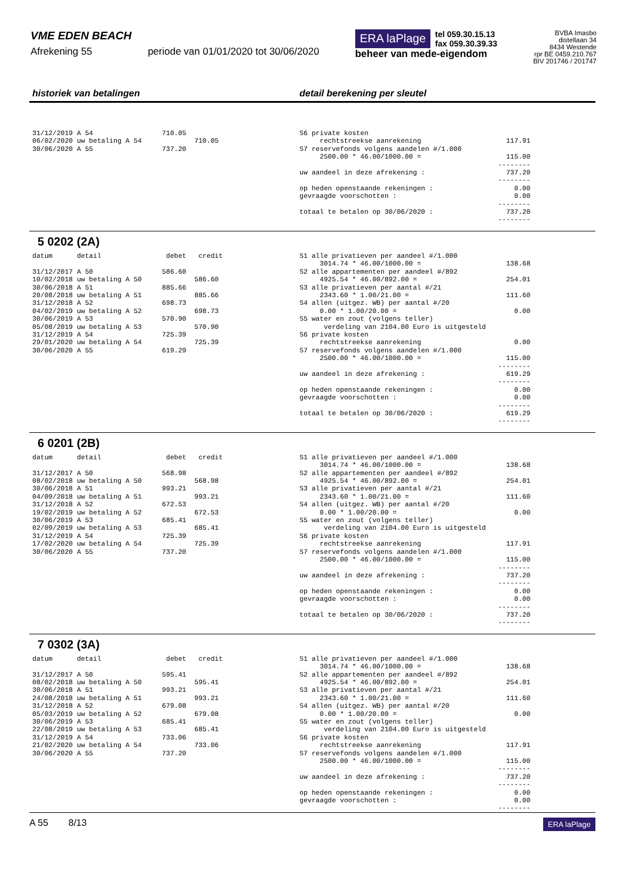VME EDEN BEACH
Afrekening 55 periode van 01/01/2020 tot 30/06/2020
ERA laPlage tel 059.30.15.13
fax 059.30.39.33
beheer van mede-eigendom
BVBA Imasbo
distellaan 34
8434 Westende
rpr BE 0459.210.767
BIV 201746 / 201747
historiek van betalingen detail berekening per sleutel
31/12/2019 A 54                 710.05
06/02/2020 uw betaling A 54             710.05
30/06/2020 A 55                 737.20
S6 private kosten
     rechtstreekse aanrekening                     117.91
S7 reservefonds volgens aandelen #/1.000
     2500.00 * 46.00/1000.00 =                     115.00
                                                 --------
uw aandeel in deze afrekening :                    737.20
                                                 --------
op heden openstaande rekeningen :                    0.00
gevraagde voorschotten :                             0.00
                                                 --------
totaal te betalen op 30/06/2020 :                  737.20
                                                 --------
5 0202 (2A)
datum      detail                debet   credit

31/12/2017 A 50                 586.60
10/02/2018 uw betaling A 50             586.60
30/06/2018 A 51                 885.66
20/08/2018 uw betaling A 51             885.66
31/12/2018 A 52                 698.73
04/02/2019 uw betaling A 52             698.73
30/06/2019 A 53                 570.90
05/08/2019 uw betaling A 53             570.90
31/12/2019 A 54                 725.39
29/01/2020 uw betaling A 54             725.39
30/06/2020 A 55                 619.29
S1 alle privatieven per aandeel #/1.000
     3014.74 * 46.00/1000.00 =                     138.68
S2 alle appartementen per aandeel #/892
     4925.54 * 46.00/892.00 =                      254.01
S3 alle privatieven per aantal #/21
     2343.60 * 1.00/21.00 =                        111.60
S4 allen (uitgez. WB) per aantal #/20
     0.00 * 1.00/20.00 =                             0.00
S5 water en zout (volgens teller)
      verdeling van 2104.00 Euro is uitgesteld
S6 private kosten
     rechtstreekse aanrekening                       0.00
S7 reservefonds volgens aandelen #/1.000
     2500.00 * 46.00/1000.00 =                     115.00
                                                 --------
uw aandeel in deze afrekening :                    619.29
                                                 --------
op heden openstaande rekeningen :                    0.00
gevraagde voorschotten :                             0.00
                                                 --------
totaal te betalen op 30/06/2020 :                  619.29
                                                 --------
6 0201 (2B)
datum      detail                debet   credit

31/12/2017 A 50                 568.98
08/02/2018 uw betaling A 50             568.98
30/06/2018 A 51                 993.21
04/09/2018 uw betaling A 51             993.21
31/12/2018 A 52                 672.53
19/02/2019 uw betaling A 52             672.53
30/06/2019 A 53                 685.41
02/09/2019 uw betaling A 53             685.41
31/12/2019 A 54                 725.39
17/02/2020 uw betaling A 54             725.39
30/06/2020 A 55                 737.20
S1 alle privatieven per aandeel #/1.000
     3014.74 * 46.00/1000.00 =                     138.68
S2 alle appartementen per aandeel #/892
     4925.54 * 46.00/892.00 =                      254.01
S3 alle privatieven per aantal #/21
     2343.60 * 1.00/21.00 =                        111.60
S4 allen (uitgez. WB) per aantal #/20
     0.00 * 1.00/20.00 =                             0.00
S5 water en zout (volgens teller)
      verdeling van 2104.00 Euro is uitgesteld
S6 private kosten
     rechtstreekse aanrekening                     117.91
S7 reservefonds volgens aandelen #/1.000
     2500.00 * 46.00/1000.00 =                     115.00
                                                 --------
uw aandeel in deze afrekening :                    737.20
                                                 --------
op heden openstaande rekeningen :                    0.00
gevraagde voorschotten :                             0.00
                                                 --------
totaal te betalen op 30/06/2020 :                  737.20
                                                 --------
7 0302 (3A)
datum      detail                debet   credit

31/12/2017 A 50                 595.41
08/02/2018 uw betaling A 50             595.41
30/06/2018 A 51                 993.21
24/08/2018 uw betaling A 51             993.21
31/12/2018 A 52                 679.08
05/03/2019 uw betaling A 52             679.08
30/06/2019 A 53                 685.41
22/08/2019 uw betaling A 53             685.41
31/12/2019 A 54                 733.06
21/02/2020 uw betaling A 54             733.06
30/06/2020 A 55                 737.20
S1 alle privatieven per aandeel #/1.000
     3014.74 * 46.00/1000.00 =                     138.68
S2 alle appartementen per aandeel #/892
     4925.54 * 46.00/892.00 =                      254.01
S3 alle privatieven per aantal #/21
     2343.60 * 1.00/21.00 =                        111.60
S4 allen (uitgez. WB) per aantal #/20
     0.00 * 1.00/20.00 =                             0.00
S5 water en zout (volgens teller)
      verdeling van 2104.00 Euro is uitgesteld
S6 private kosten
     rechtstreekse aanrekening                     117.91
S7 reservefonds volgens aandelen #/1.000
     2500.00 * 46.00/1000.00 =                     115.00
                                                 --------
uw aandeel in deze afrekening :                    737.20
                                                 --------
op heden openstaande rekeningen :                    0.00
gevraagde voorschotten :                             0.00
                                                 --------
A 55 8/13 ERA laPlage